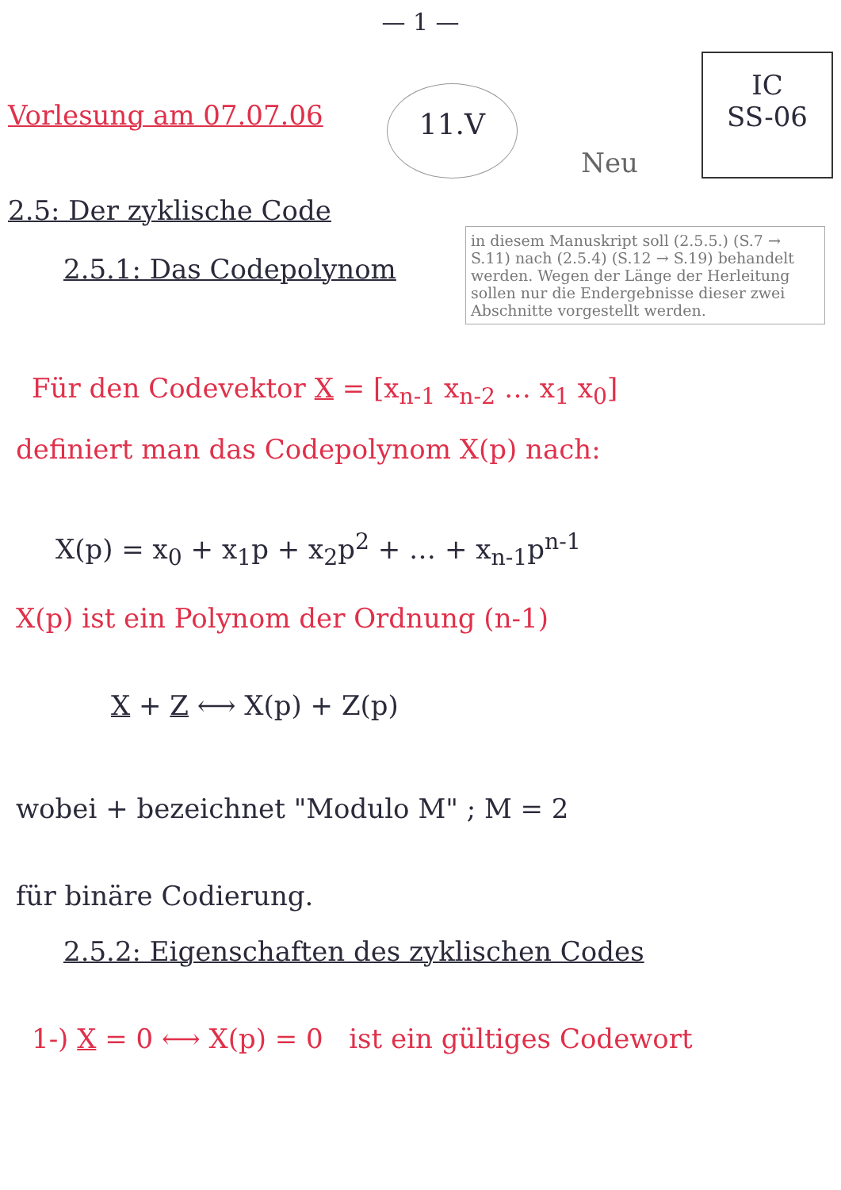— 1 —
Vorlesung am 07.07.06
11.V
Neu
IC
SS-06
2.5: Der zyklische Code
in diesem Manuskript soll (2.5.5.) (S.7 → S.11) nach (2.5.4) (S.12 → S.19) behandelt werden. Wegen der Länge der Herleitung sollen nur die Endergebnisse dieser zwei Abschnitte vorgestellt werden.
2.5.1: Das Codepolynom
Für den Codevektor X = [x<sub>n-1</sub> x<sub>n-2</sub> … x<sub>1</sub> x<sub>0</sub>]
definiert man das Codepolynom X(p) nach:
X(p) = x<sub>0</sub> + x<sub>1</sub>p + x<sub>2</sub>p<sup>2</sup> + … + x<sub>n-1</sub>p<sup>n-1</sup>
X(p) ist ein Polynom der Ordnung (n-1)
X + Z ⟷ X(p) + Z(p)
wobei + bezeichnet "Modulo M" ; M = 2
für binäre Codierung.
2.5.2: Eigenschaften des zyklischen Codes
1-) X = 0 ⟷ X(p) = 0 ist ein gültiges Codewort